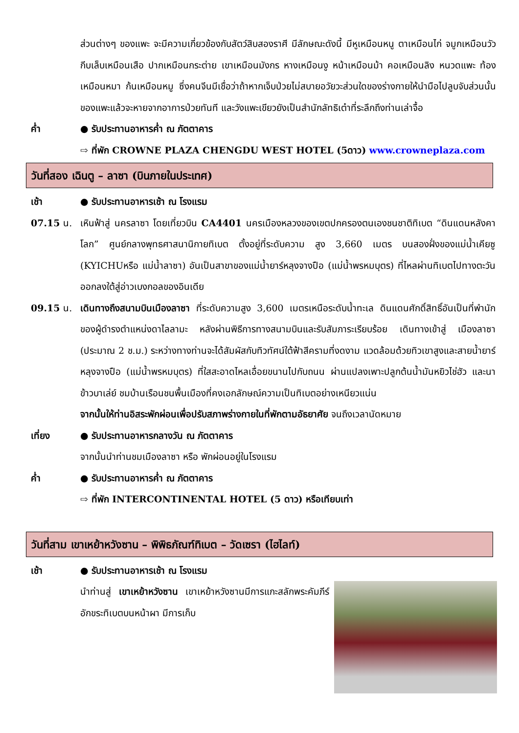ส่วนต่างๆ ของแพะ จะมีความเกี่ยวข้องกับสัตว์สิบสองราศี มีลักษณะดังนี้ มีหูเหมือนหนู ตาเหมือนไก่ จมูกเหมือนวัว กีบเล็บเหมือนเสือ ปากเหมือนกระต่าย เขาเหมือนมังกร หางเหมือนงู หน้าเหมือนม้า คอเหมือนลิง หนวดแพะ ท้องเหมือนหมา ก้นเหมือนหมู ซึ่งคนจีนมีเชื่อว่าถ้าหากเจ็บป่วยไม่สบายอวัยวะส่วนใดของร่างกายให้นำมือไปลูบจับส่วนนั้นของแพะแล้วจะหายจากอาการป่วยทันที และวังแพะเขียวยังเป็นสำนักลัทธิเต๋าที่ระลึกถึงท่านเล่าจื้อ
ค่ำ ● รับประทานอาหารค่ำ ณ ภัตตาคาร
⇨ ที่พัก CROWNE PLAZA CHENGDU WEST HOTEL (5ดาว) www.crowneplaza.com
วันที่สอง เฉินตู – ลาซา (บินภายในประเทศ)
เช้า ● รับประทานอาหารเช้า ณ โรงแรม
07.15 น. เหินฟ้าสู่ นครลาซา โดยเที่ยวบิน CA4401 นครเมืองหลวงของเขตปกครองตนเองชนชาติทิเบต “ดินแดนหลังคาโลก” ศูนย์กลางพุทธศาสนานิกายทิเบต ตั้งอยู่ที่ระดับความ สูง 3,660 เมตร บนสองฝั่งของแม่น้ำเคียซู (KYICHUหรือ แม่น้ำลาซา) อันเป็นสาขาของแม่น้ำยาร์หลุงจางปือ (แม่น้ำพรหมบุตร) ที่ไหลผ่านทิเบตไปทางตะวันออกลงใต้สู่อ่าวเบงกอลของอินเดีย
09.15 น. เดินทางถึงสนามบินเมืองลาซา ที่ระดับความสูง 3,600 เมตรเหนือระดับน้ำทะเล ดินแดนศักดิ์สิทธิ์อันเป็นที่พำนักของผู้ดำรงตำแหน่งดาไลลามะ หลังผ่านพิธีการทางสนามบินและรับสัมภาระเรียบร้อย เดินทางเข้าสู่ เมืองลาซา (ประมาณ 2 ช.ม.) ระหว่างทางท่านจะได้สัมผัสกับทิวทัศน์ใต้ฟ้าสีครามที่งดงาม แวดล้อมด้วยทิวเขาสูงและสายน้ำยาร์หลุงจางปือ (แม่น้ำพรหมบุตร) ที่ใสสะอาดไหลเอื่อยขนานไปกับถนน ผ่านแปลงเพาะปลูกต้นน้ำมันหยิวไช่ฮัว และนาข้าวบาเล่ย์ ชมบ้านเรือนชนพื้นเมืองที่คงเอกลักษณ์ความเป็นทิเบตอย่างเหนียวแน่น
จากนั้นให้ท่านอิสระพักผ่อนเพื่อปรับสภาพร่างกายในที่พักตามอัธยาศัย จนถึงเวลานัดหมาย
เที่ยง ● รับประทานอาหารกลางวัน ณ ภัตตาคาร
จากนั้นนำท่านชมเมืองลาซา หรือ พักผ่อนอยู่ในโรงแรม
ค่ำ ● รับประทานอาหารค่ำ ณ ภัตตาคาร
⇨ ที่พัก INTERCONTINENTAL HOTEL (5 ดาว) หรือเทียบเท่า
วันที่สาม เขาเหย้าหวังซาน – พิพิธภัณฑ์ทิเบต – วัดเซรา (ไฮไลท์)
เช้า ● รับประทานอาหารเช้า ณ โรงแรม
นำท่านสู่ เขาเหย้าหวังซาน เขาเหย้าหวังซานมีการแกะสลักพระคัมภีร์อักขระทิเบตบนหน้าผา มีการเก็บ